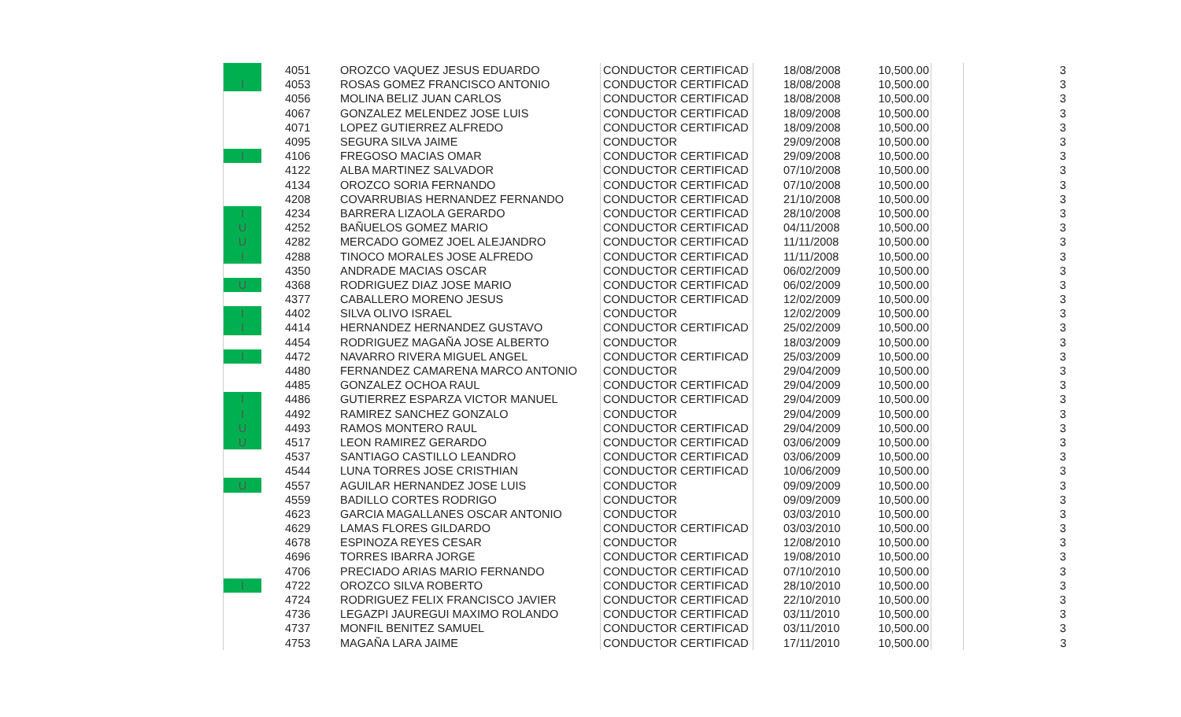| | 4051 | OROZCO VAQUEZ JESUS EDUARDO | CONDUCTOR CERTIFICAD | 18/08/2008 | 10,500.00 | | 3 |
| I | 4053 | ROSAS GOMEZ FRANCISCO ANTONIO | CONDUCTOR CERTIFICAD | 18/08/2008 | 10,500.00 | | 3 |
| | 4056 | MOLINA BELIZ JUAN CARLOS | CONDUCTOR CERTIFICAD | 18/08/2008 | 10,500.00 | | 3 |
| | 4067 | GONZALEZ MELENDEZ JOSE LUIS | CONDUCTOR CERTIFICAD | 18/09/2008 | 10,500.00 | | 3 |
| | 4071 | LOPEZ GUTIERREZ ALFREDO | CONDUCTOR CERTIFICAD | 18/09/2008 | 10,500.00 | | 3 |
| | 4095 | SEGURA SILVA JAIME | CONDUCTOR | 29/09/2008 | 10,500.00 | | 3 |
| I | 4106 | FREGOSO MACIAS OMAR | CONDUCTOR CERTIFICAD | 29/09/2008 | 10,500.00 | | 3 |
| | 4122 | ALBA MARTINEZ SALVADOR | CONDUCTOR CERTIFICAD | 07/10/2008 | 10,500.00 | | 3 |
| | 4134 | OROZCO SORIA FERNANDO | CONDUCTOR CERTIFICAD | 07/10/2008 | 10,500.00 | | 3 |
| | 4208 | COVARRUBIAS HERNANDEZ FERNANDO | CONDUCTOR CERTIFICAD | 21/10/2008 | 10,500.00 | | 3 |
| I | 4234 | BARRERA LIZAOLA GERARDO | CONDUCTOR CERTIFICAD | 28/10/2008 | 10,500.00 | | 3 |
| U | 4252 | BAÑUELOS GOMEZ MARIO | CONDUCTOR CERTIFICAD | 04/11/2008 | 10,500.00 | | 3 |
| U | 4282 | MERCADO GOMEZ JOEL ALEJANDRO | CONDUCTOR CERTIFICAD | 11/11/2008 | 10,500.00 | | 3 |
| I | 4288 | TINOCO MORALES JOSE ALFREDO | CONDUCTOR CERTIFICAD | 11/11/2008 | 10,500.00 | | 3 |
| | 4350 | ANDRADE MACIAS OSCAR | CONDUCTOR CERTIFICAD | 06/02/2009 | 10,500.00 | | 3 |
| U | 4368 | RODRIGUEZ DIAZ JOSE MARIO | CONDUCTOR CERTIFICAD | 06/02/2009 | 10,500.00 | | 3 |
| | 4377 | CABALLERO MORENO JESUS | CONDUCTOR CERTIFICAD | 12/02/2009 | 10,500.00 | | 3 |
| I | 4402 | SILVA OLIVO ISRAEL | CONDUCTOR | 12/02/2009 | 10,500.00 | | 3 |
| I | 4414 | HERNANDEZ HERNANDEZ GUSTAVO | CONDUCTOR CERTIFICAD | 25/02/2009 | 10,500.00 | | 3 |
| | 4454 | RODRIGUEZ MAGAÑA JOSE ALBERTO | CONDUCTOR | 18/03/2009 | 10,500.00 | | 3 |
| I | 4472 | NAVARRO RIVERA MIGUEL ANGEL | CONDUCTOR CERTIFICAD | 25/03/2009 | 10,500.00 | | 3 |
| | 4480 | FERNANDEZ CAMARENA MARCO ANTONIO | CONDUCTOR | 29/04/2009 | 10,500.00 | | 3 |
| | 4485 | GONZALEZ OCHOA RAUL | CONDUCTOR CERTIFICAD | 29/04/2009 | 10,500.00 | | 3 |
| I | 4486 | GUTIERREZ ESPARZA VICTOR MANUEL | CONDUCTOR CERTIFICAD | 29/04/2009 | 10,500.00 | | 3 |
| I | 4492 | RAMIREZ SANCHEZ GONZALO | CONDUCTOR | 29/04/2009 | 10,500.00 | | 3 |
| U | 4493 | RAMOS MONTERO RAUL | CONDUCTOR CERTIFICAD | 29/04/2009 | 10,500.00 | | 3 |
| U | 4517 | LEON RAMIREZ GERARDO | CONDUCTOR CERTIFICAD | 03/06/2009 | 10,500.00 | | 3 |
| | 4537 | SANTIAGO CASTILLO LEANDRO | CONDUCTOR CERTIFICAD | 03/06/2009 | 10,500.00 | | 3 |
| | 4544 | LUNA TORRES JOSE CRISTHIAN | CONDUCTOR CERTIFICAD | 10/06/2009 | 10,500.00 | | 3 |
| U | 4557 | AGUILAR HERNANDEZ JOSE LUIS | CONDUCTOR | 09/09/2009 | 10,500.00 | | 3 |
| | 4559 | BADILLO CORTES RODRIGO | CONDUCTOR | 09/09/2009 | 10,500.00 | | 3 |
| | 4623 | GARCIA MAGALLANES OSCAR ANTONIO | CONDUCTOR | 03/03/2010 | 10,500.00 | | 3 |
| | 4629 | LAMAS FLORES GILDARDO | CONDUCTOR CERTIFICAD | 03/03/2010 | 10,500.00 | | 3 |
| | 4678 | ESPINOZA REYES CESAR | CONDUCTOR | 12/08/2010 | 10,500.00 | | 3 |
| | 4696 | TORRES IBARRA JORGE | CONDUCTOR CERTIFICAD | 19/08/2010 | 10,500.00 | | 3 |
| | 4706 | PRECIADO ARIAS MARIO FERNANDO | CONDUCTOR CERTIFICAD | 07/10/2010 | 10,500.00 | | 3 |
| I | 4722 | OROZCO SILVA ROBERTO | CONDUCTOR CERTIFICAD | 28/10/2010 | 10,500.00 | | 3 |
| | 4724 | RODRIGUEZ FELIX FRANCISCO JAVIER | CONDUCTOR CERTIFICAD | 22/10/2010 | 10,500.00 | | 3 |
| | 4736 | LEGAZPI JAUREGUI MAXIMO ROLANDO | CONDUCTOR CERTIFICAD | 03/11/2010 | 10,500.00 | | 3 |
| | 4737 | MONFIL BENITEZ SAMUEL | CONDUCTOR CERTIFICAD | 03/11/2010 | 10,500.00 | | 3 |
| | 4753 | MAGAÑA LARA JAIME | CONDUCTOR CERTIFICAD | 17/11/2010 | 10,500.00 | | 3 |